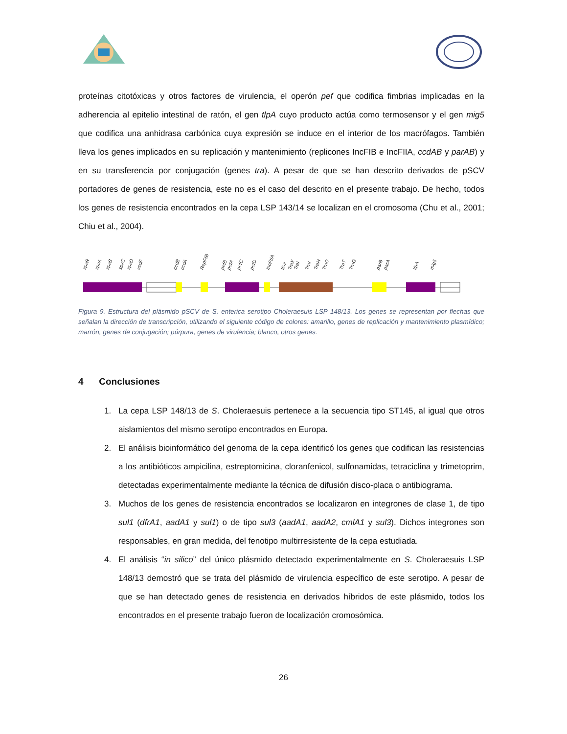proteínas citotóxicas y otros factores de virulencia, el operón pef que codifica fimbrias implicadas en la adherencia al epitelio intestinal de ratón, el gen tlpA cuyo producto actúa como termosensor y el gen mig5 que codifica una anhidrasa carbónica cuya expresión se induce en el interior de los macrófagos. También lleva los genes implicados en su replicación y mantenimiento (replicones IncFIB e IncFIIA, ccdAB y parAB) y en su transferencia por conjugación (genes tra). A pesar de que se han descrito derivados de pSCV portadores de genes de resistencia, este no es el caso del descrito en el presente trabajo. De hecho, todos los genes de resistencia encontrados en la cepa LSP 143/14 se localizan en el cromosoma (Chu et al., 2001; Chiu et al., 2004).
spvR
spvA
spvB
spvC
spvD
vsdF
ccdB
ccdA
RepFIB
pefB
pefA
pefC
pefD
IncFIIA
flo2
TraX
TraI
TraI
TraH
TraD
TraT
TraG
parB
parA
tlpA
mig5
Figura 9. Estructura del plásmido pSCV de S. enterica serotipo Choleraesuis LSP 148/13. Los genes se representan por flechas que señalan la dirección de transcripción, utilizando el siguiente código de colores: amarillo, genes de replicación y mantenimiento plasmídico; marrón, genes de conjugación; púrpura, genes de virulencia; blanco, otros genes.
4 Conclusiones
1. La cepa LSP 148/13 de S. Choleraesuis pertenece a la secuencia tipo ST145, al igual que otros aislamientos del mismo serotipo encontrados en Europa.
2. El análisis bioinformático del genoma de la cepa identificó los genes que codifican las resistencias a los antibióticos ampicilina, estreptomicina, cloranfenicol, sulfonamidas, tetraciclina y trimetoprim, detectadas experimentalmente mediante la técnica de difusión disco-placa o antibiograma.
3. Muchos de los genes de resistencia encontrados se localizaron en integrones de clase 1, de tipo sul1 (dfrA1, aadA1 y sul1) o de tipo sul3 (aadA1, aadA2, cmlA1 y sul3). Dichos integrones son responsables, en gran medida, del fenotipo multirresistente de la cepa estudiada.
4. El análisis “in silico” del único plásmido detectado experimentalmente en S. Choleraesuis LSP 148/13 demostró que se trata del plásmido de virulencia específico de este serotipo. A pesar de que se han detectado genes de resistencia en derivados híbridos de este plásmido, todos los encontrados en el presente trabajo fueron de localización cromosómica.
26